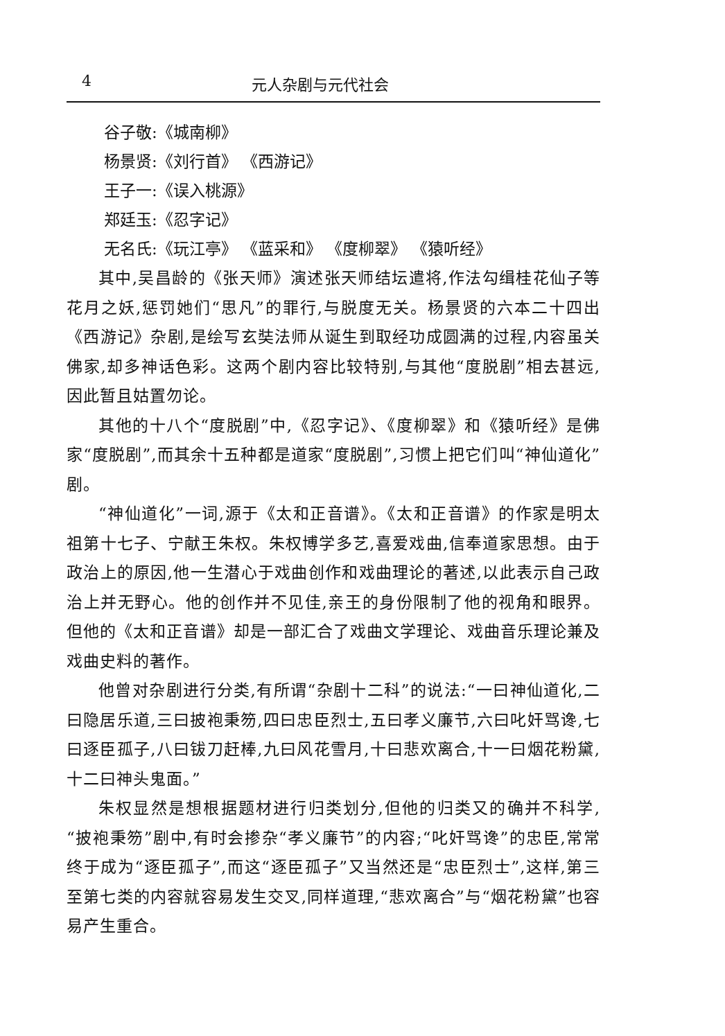4 元人杂剧与元代社会
谷子敬:《城南柳》
杨景贤:《刘行首》 《西游记》
王子一:《误入桃源》
郑廷玉:《忍字记》
无名氏:《玩江亭》 《蓝采和》 《度柳翠》 《猿听经》
其中,吴昌龄的《张天师》演述张天师结坛遣将,作法勾缉桂花仙子等花月之妖,惩罚她们“思凡”的罪行,与脱度无关。杨景贤的六本二十四出《西游记》杂剧,是绘写玄奘法师从诞生到取经功成圆满的过程,内容虽关佛家,却多神话色彩。这两个剧内容比较特别,与其他“度脱剧”相去甚远,因此暂且姑置勿论。
其他的十八个“度脱剧”中,《忍字记》、《度柳翠》和《猿听经》是佛家“度脱剧”,而其余十五种都是道家“度脱剧”,习惯上把它们叫“神仙道化”剧。
“神仙道化”一词,源于《太和正音谱》。《太和正音谱》的作家是明太祖第十七子、宁献王朱权。朱权博学多艺,喜爱戏曲,信奉道家思想。由于政治上的原因,他一生潜心于戏曲创作和戏曲理论的著述,以此表示自己政治上并无野心。他的创作并不见佳,亲王的身份限制了他的视角和眼界。但他的《太和正音谱》却是一部汇合了戏曲文学理论、戏曲音乐理论兼及戏曲史料的著作。
他曾对杂剧进行分类,有所谓“杂剧十二科”的说法:“一曰神仙道化,二曰隐居乐道,三曰披袍秉笏,四曰忠臣烈士,五曰孝义廉节,六曰叱奸骂谗,七曰逐臣孤子,八曰钹刀赶棒,九曰风花雪月,十曰悲欢离合,十一曰烟花粉黛,十二曰神头鬼面。”
朱权显然是想根据题材进行归类划分,但他的归类又的确并不科学,“披袍秉笏”剧中,有时会掺杂“孝义廉节”的内容;“叱奸骂谗”的忠臣,常常终于成为“逐臣孤子”,而这“逐臣孤子”又当然还是“忠臣烈士”,这样,第三至第七类的内容就容易发生交叉,同样道理,“悲欢离合”与“烟花粉黛”也容易产生重合。